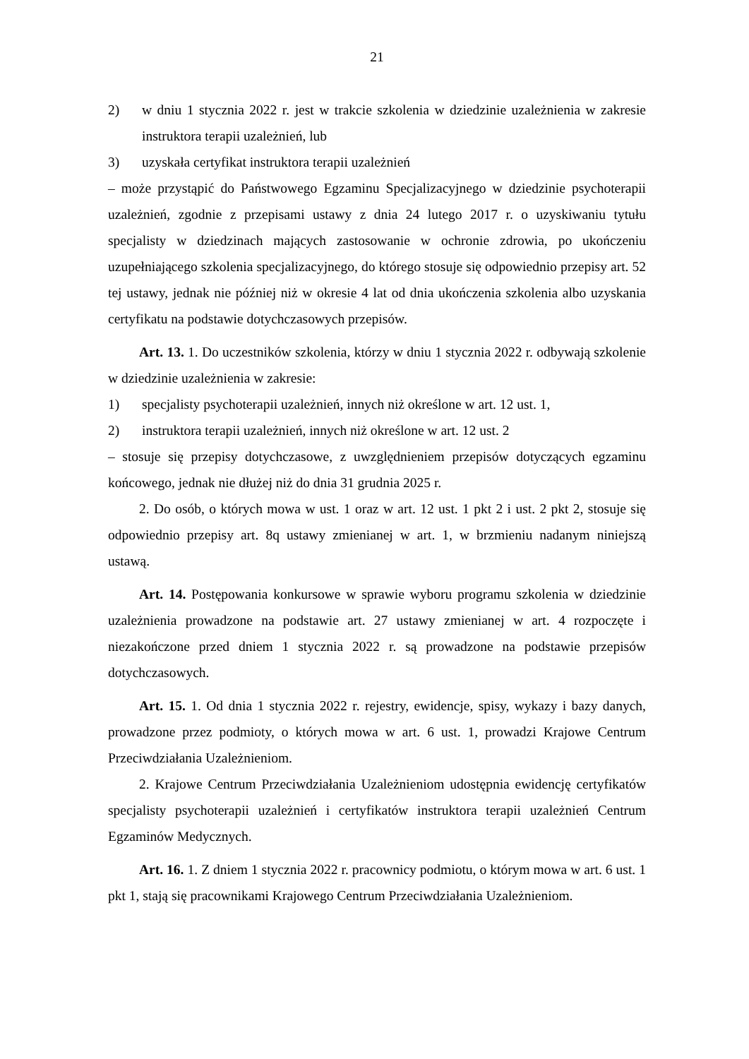21
2) w dniu 1 stycznia 2022 r. jest w trakcie szkolenia w dziedzinie uzależnienia w zakresie instruktora terapii uzależnień, lub
3) uzyskała certyfikat instruktora terapii uzależnień
– może przystąpić do Państwowego Egzaminu Specjalizacyjnego w dziedzinie psychoterapii uzależnień, zgodnie z przepisami ustawy z dnia 24 lutego 2017 r. o uzyskiwaniu tytułu specjalisty w dziedzinach mających zastosowanie w ochronie zdrowia, po ukończeniu uzupełniającego szkolenia specjalizacyjnego, do którego stosuje się odpowiednio przepisy art. 52 tej ustawy, jednak nie później niż w okresie 4 lat od dnia ukończenia szkolenia albo uzyskania certyfikatu na podstawie dotychczasowych przepisów.
Art. 13. 1. Do uczestników szkolenia, którzy w dniu 1 stycznia 2022 r. odbywają szkolenie w dziedzinie uzależnienia w zakresie:
1) specjalisty psychoterapii uzależnień, innych niż określone w art. 12 ust. 1,
2) instruktora terapii uzależnień, innych niż określone w art. 12 ust. 2
– stosuje się przepisy dotychczasowe, z uwzględnieniem przepisów dotyczących egzaminu końcowego, jednak nie dłużej niż do dnia 31 grudnia 2025 r.
2. Do osób, o których mowa w ust. 1 oraz w art. 12 ust. 1 pkt 2 i ust. 2 pkt 2, stosuje się odpowiednio przepisy art. 8q ustawy zmienianej w art. 1, w brzmieniu nadanym niniejszą ustawą.
Art. 14. Postępowania konkursowe w sprawie wyboru programu szkolenia w dziedzinie uzależnienia prowadzone na podstawie art. 27 ustawy zmienianej w art. 4 rozpoczęte i niezakończone przed dniem 1 stycznia 2022 r. są prowadzone na podstawie przepisów dotychczasowych.
Art. 15. 1. Od dnia 1 stycznia 2022 r. rejestry, ewidencje, spisy, wykazy i bazy danych, prowadzone przez podmioty, o których mowa w art. 6 ust. 1, prowadzi Krajowe Centrum Przeciwdziałania Uzależnieniom.
2. Krajowe Centrum Przeciwdziałania Uzależnieniom udostępnia ewidencję certyfikatów specjalisty psychoterapii uzależnień i certyfikatów instruktora terapii uzależnień Centrum Egzaminów Medycznych.
Art. 16. 1. Z dniem 1 stycznia 2022 r. pracownicy podmiotu, o którym mowa w art. 6 ust. 1 pkt 1, stają się pracownikami Krajowego Centrum Przeciwdziałania Uzależnieniom.